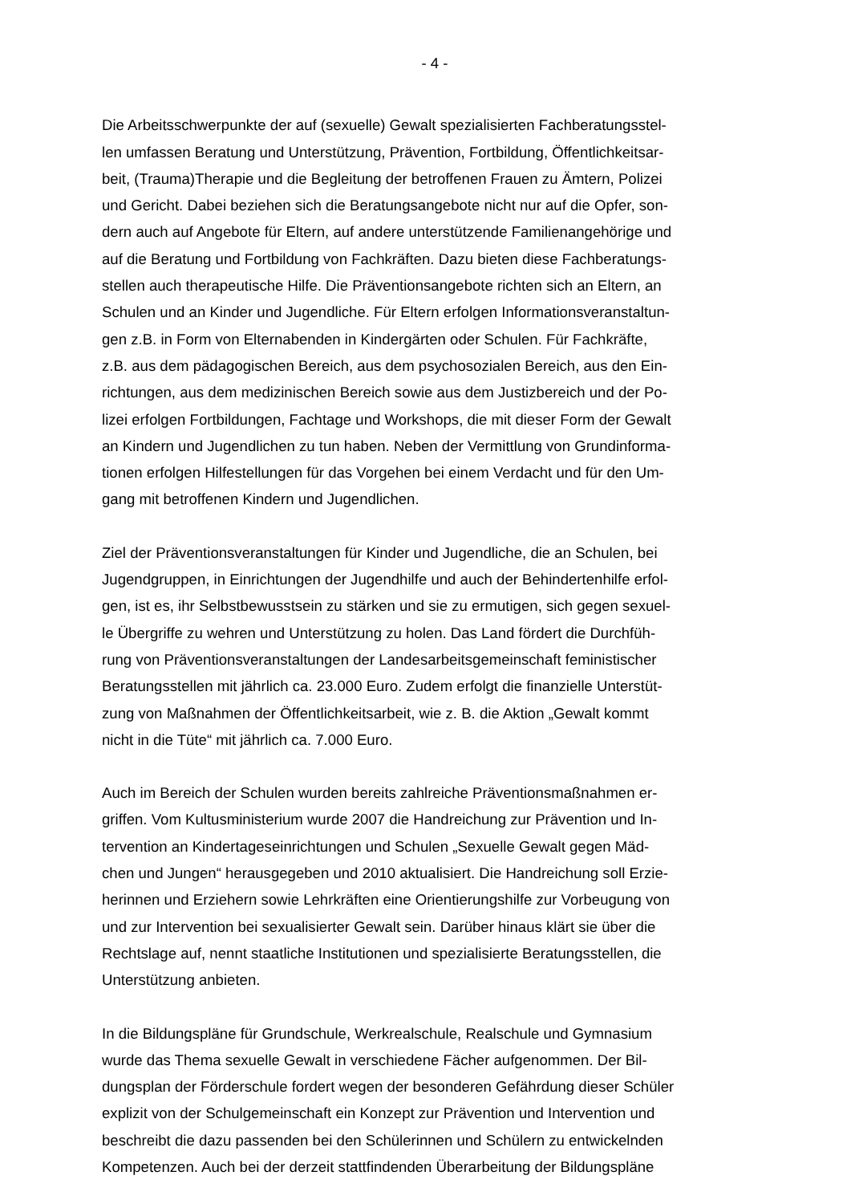- 4 -
Die Arbeitsschwerpunkte der auf (sexuelle) Gewalt spezialisierten Fachberatungsstel-
len umfassen Beratung und Unterstützung, Prävention, Fortbildung, Öffentlichkeitsar-
beit, (Trauma)Therapie und die Begleitung der betroffenen Frauen zu Ämtern, Polizei
und Gericht. Dabei beziehen sich die Beratungsangebote nicht nur auf die Opfer, son-
dern auch auf Angebote für Eltern, auf andere unterstützende Familienangehörige und
auf die Beratung und Fortbildung von Fachkräften. Dazu bieten diese Fachberatungs-
stellen auch therapeutische Hilfe. Die Präventionsangebote richten sich an Eltern, an
Schulen und an Kinder und Jugendliche. Für Eltern erfolgen Informationsveranstaltun-
gen z.B. in Form von Elternabenden in Kindergärten oder Schulen. Für Fachkräfte,
z.B. aus dem pädagogischen Bereich, aus dem psychosozialen Bereich, aus den Ein-
richtungen, aus dem medizinischen Bereich sowie aus dem Justizbereich und der Po-
lizei erfolgen Fortbildungen, Fachtage und Workshops, die mit dieser Form der Gewalt
an Kindern und Jugendlichen zu tun haben. Neben der Vermittlung von Grundinforma-
tionen erfolgen Hilfestellungen für das Vorgehen bei einem Verdacht und für den Um-
gang mit betroffenen Kindern und Jugendlichen.
Ziel der Präventionsveranstaltungen für Kinder und Jugendliche, die an Schulen, bei
Jugendgruppen, in Einrichtungen der Jugendhilfe und auch der Behindertenhilfe erfol-
gen, ist es, ihr Selbstbewusstsein zu stärken und sie zu ermutigen, sich gegen sexuel-
le Übergriffe zu wehren und Unterstützung zu holen. Das Land fördert die Durchfüh-
rung von Präventionsveranstaltungen der Landesarbeitsgemeinschaft feministischer
Beratungsstellen mit jährlich ca. 23.000 Euro. Zudem erfolgt die finanzielle Unterstüt-
zung von Maßnahmen der Öffentlichkeitsarbeit, wie z. B. die Aktion „Gewalt kommt
nicht in die Tüte“ mit jährlich ca. 7.000 Euro.
Auch im Bereich der Schulen wurden bereits zahlreiche Präventionsmaßnahmen er-
griffen. Vom Kultusministerium wurde 2007 die Handreichung zur Prävention und In-
tervention an Kindertageseinrichtungen und Schulen „Sexuelle Gewalt gegen Mäd-
chen und Jungen“ herausgegeben und 2010 aktualisiert. Die Handreichung soll Erzie-
herinnen und Erziehern sowie Lehrkräften eine Orientierungshilfe zur Vorbeugung von
und zur Intervention bei sexualisierter Gewalt sein. Darüber hinaus klärt sie über die
Rechtslage auf, nennt staatliche Institutionen und spezialisierte Beratungsstellen, die
Unterstützung anbieten.
In die Bildungspläne für Grundschule, Werkrealschule, Realschule und Gymnasium
wurde das Thema sexuelle Gewalt in verschiedene Fächer aufgenommen. Der Bil-
dungsplan der Förderschule fordert wegen der besonderen Gefährdung dieser Schüler
explizit von der Schulgemeinschaft ein Konzept zur Prävention und Intervention und
beschreibt die dazu passenden bei den Schülerinnen und Schülern zu entwickelnden
Kompetenzen. Auch bei der derzeit stattfindenden Überarbeitung der Bildungspläne